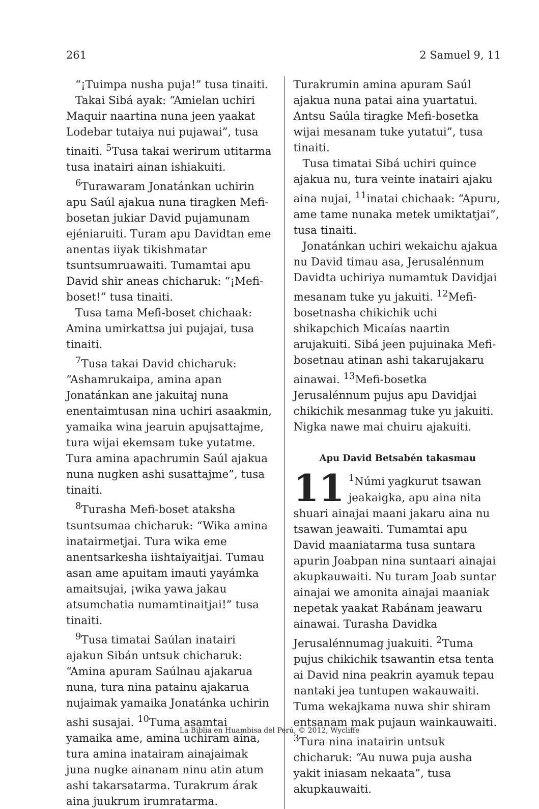261 2 Samuel 9, 11
“¡Tuimpa nusha puja!” tusa tinaiti.
Takai Sibá ayak: “Amielan uchiri Maquir naartina nuna jeen yaakat Lodebar tutaiya nui pujawai”, tusa tinaiti. <sup>5</sup>Tusa takai werirum utitarma tusa inatairi ainan ishiakuiti.
<sup>6</sup> Turawaram Jonatánkan uchirin apu Saúl ajakua nuna tiragken Mefi-bosetan jukiar David pujamunam ejéniaruiti. Turam apu Davidtan eme anentas iiyak tikishmatar tsuntsumruawaiti. Tumamtai apu David shir aneas chicharuk: “¡Mefi-boset!” tusa tinaiti.
Tusa tama Mefi-boset chichaak: Amina umirkattsa jui pujajai, tusa tinaiti.
<sup>7</sup> Tusa takai David chicharuk: “Ashamrukaipa, amina apan Jonatánkan ane jakuitaj nuna enentaimtusan nina uchiri asaakmin, yamaika wina jearuin apujsattajme, tura wijai ekemsam tuke yutatme. Tura amina apachrumin Saúl ajakua nuna nugken ashi susattajme”, tusa tinaiti.
<sup>8</sup> Turasha Mefi-boset ataksha tsuntsumaa chicharuk: “Wika amina inatairmetjai. Tura wika eme anentsarkesha iishtaiyaitjai. Tumau asan ame apuitam imauti yayámka amaitsujai, ¡wika yawa jakau atsumchatia numamtinaitjai!” tusa tinaiti.
<sup>9</sup> Tusa timatai Saúlan inatairi ajakun Sibán untsuk chicharuk: “Amina apuram Saúlnau ajakarua nuna, tura nina patainu ajakarua nujaimak yamaika Jonatánka uchirin ashi susajai. <sup>10</sup>Tuma asamtai yamaika ame, amina uchiram aina, tura amina inatairam ainajaimak juna nugke ainanam ninu atin atum ashi takarsatarma. Turakrum árak aina juukrum irumratarma.
Turakrumin amina apuram Saúl ajakua nuna patai aina yuartatui. Antsu Saúla tiragke Mefi-bosetka wijai mesanam tuke yutatui”, tusa tinaiti.
Tusa timatai Sibá uchiri quince ajakua nu, tura veinte inatairi ajaku aina nujai, <sup>11</sup>inatai chichaak: “Apuru, ame tame nunaka metek umiktatjai”, tusa tinaiti.
Jonatánkan uchiri wekaichu ajakua nu David timau asa, Jerusalénnum Davidta uchiriya numamtuk Davidjai mesanam tuke yu jakuiti. <sup>12</sup>Mefi-bosetnasha chikichik uchi shikapchich Micaías naartin arujakuiti. Sibá jeen pujuinaka Mefi-bosetnau atinan ashi takarujakaru ainawai. <sup>13</sup>Mefi-bosetka Jerusalénnum pujus apu Davidjai chikichik mesanmag tuke yu jakuiti. Nigka nawe mai chuiru ajakuiti.
Apu David Betsabén takasmau
11<sup>1</sup>Númi yagkurut tsawan jeakaigka, apu aina nita shuari ainajai maani jakaru aina nu tsawan jeawaiti. Tumamtai apu David maaniatarma tusa suntara apurin Joabpan nina suntaari ainajai akupkauwaiti. Nu turam Joab suntar ainajai we amonita ainajai maaniak nepetak yaakat Rabánam jeawaru ainawai. Turasha Davidka Jerusalénnumag juakuiti. <sup>2</sup>Tuma pujus chikichik tsawantin etsa tenta ai David nina peakrin ayamuk tepau nantaki jea tuntupen wakauwaiti. Tuma wekajkama nuwa shir shiram entsanam mak pujaun wainkauwaiti. <sup>3</sup>Tura nina inatairin untsuk chicharuk: “Au nuwa puja ausha yakit iniasam nekaata”, tusa akupkauwaiti.
La Biblia en Huambisa del Perú, © 2012, Wycliffe